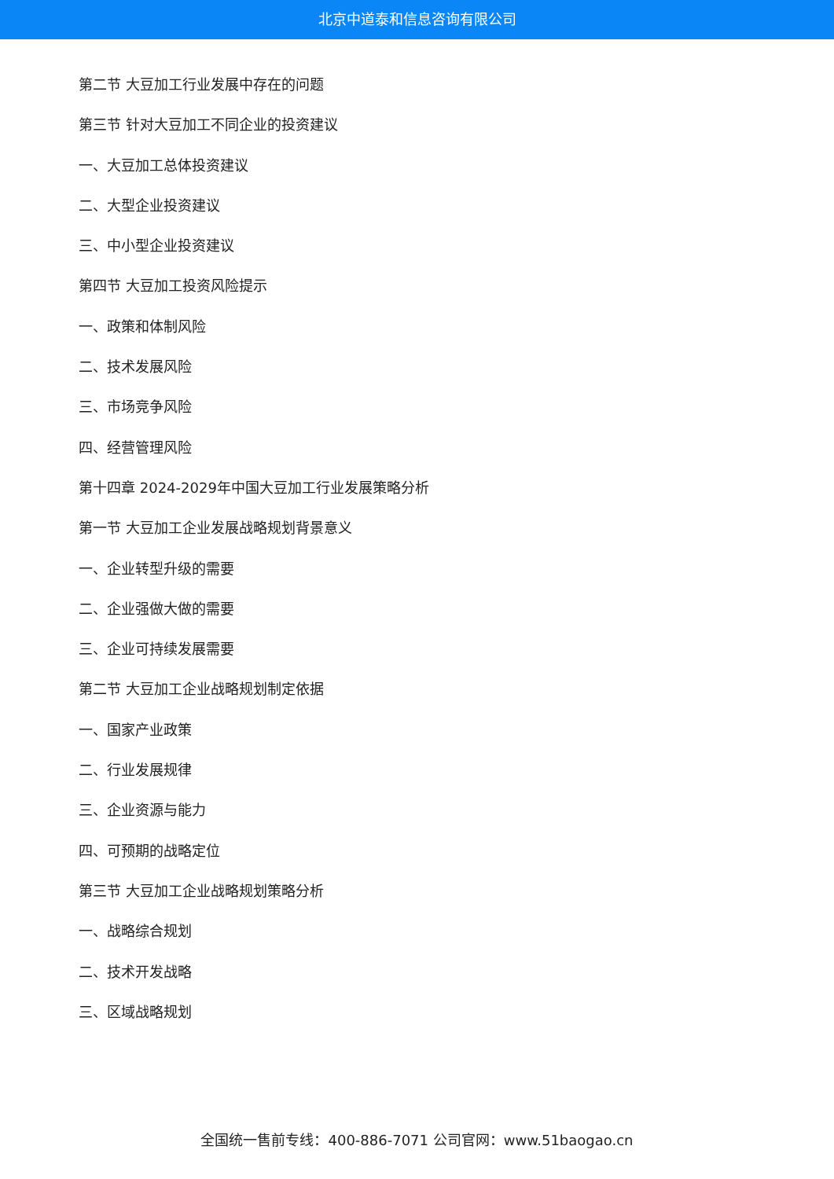北京中道泰和信息咨询有限公司
第二节 大豆加工行业发展中存在的问题
第三节 针对大豆加工不同企业的投资建议
一、大豆加工总体投资建议
二、大型企业投资建议
三、中小型企业投资建议
第四节 大豆加工投资风险提示
一、政策和体制风险
二、技术发展风险
三、市场竞争风险
四、经营管理风险
第十四章 2024-2029年中国大豆加工行业发展策略分析
第一节 大豆加工企业发展战略规划背景意义
一、企业转型升级的需要
二、企业强做大做的需要
三、企业可持续发展需要
第二节 大豆加工企业战略规划制定依据
一、国家产业政策
二、行业发展规律
三、企业资源与能力
四、可预期的战略定位
第三节 大豆加工企业战略规划策略分析
一、战略综合规划
二、技术开发战略
三、区域战略规划
全国统一售前专线：400-886-7071 公司官网：www.51baogao.cn